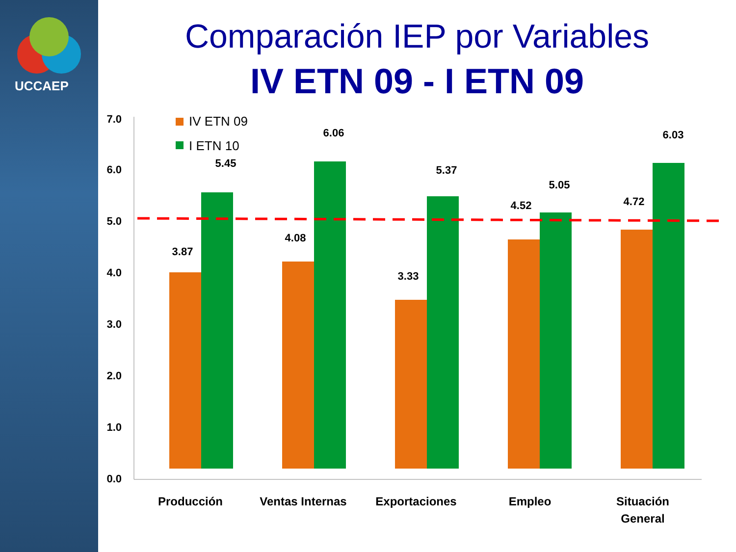UCCAEP
Comparación IEP por Variables
IV ETN 09 - I ETN 09
7.0
6.0
5.0
4.0
3.0
2.0
1.0
0.0
IV ETN 09
I ETN 10
3.87
5.45
4.08
6.06
3.33
5.37
4.52
5.05
4.72
6.03
Producción
Ventas Internas
Exportaciones
Empleo
Situación
General